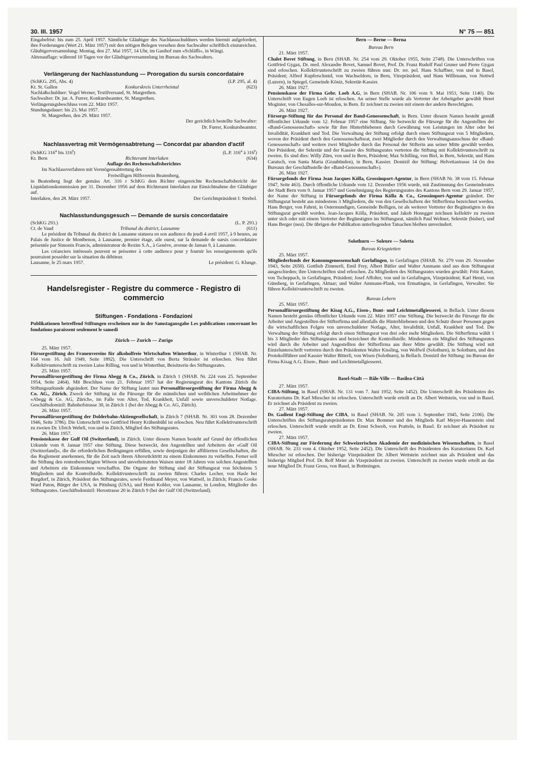30. III. 1957 N° 75 — 851
Eingabefrist: bis zum 25. April 1957. Sämtliche Gläubiger des Nachlassschuldners werden hiermit aufgefordert, ihre Forderungen (Wert 21. März 1957) mit den nötigen Belegen versehen dem Sachwalter schriftlich einzureichen.
Gläubigerversammlung: Montag, den 27. Mai 1957, 14 Uhr, im Gasthof zum «Schläfli», in Wängi.
Aktenauflage: während 10 Tagen vor der Gläubigerversammlung im Bureau des Sachwalters.
Verlängerung der Nachlasstundung — Prorogation du sursis concordataire
(SchKG. 295, Abs. 4) (LP. 295, al. 4)
Kt. St. Gallen Konkurskreis Unterrheintal (623)
Nachlaßschuldner: Vogel Werner, Textilversand, St. Margrethen.
Sachwalter: Dr. jur. A. Furrer, Konkursbeamter, St. Margrethen.
Verlängerungsbeschluss vom 22. März 1957.
Stundungsdauer: bis 23. Mai 1957.
St. Margrethen, den 29. März 1957.
Der gerichtlich bestellte Sachwalter:
Dr. Furrer, Konkursbeamter.
Nachlassvertrag mit Vermögensabtretung — Concordat par abandon d'actif
(SchKG 316<sup>a</sup> bis 316<sup>t</sup>) (L.P. 316<sup>a</sup> à 316<sup>t</sup>)
Kt. Bern Richteramt Interlaken (634)
Auflage des Rechenschaftsberichtes
Im Nachlassverfahren mit Vermögensabtretung des
Freiwilligen Hilfsverein Beatenberg,
in Beatenberg liegt der gemäss Art. 316 r SchKG dem Richter eingereichte Rechenschaftsbericht der Liquidationskommission per 31. Dezember 1956 auf dem Richteramt Interlaken zur Einsichtnahme der Gläubiger auf.
Interlaken, den 28. März 1957. Der Gerichtspräsident I: Strebel.
Nachlasstundungsgesuch — Demande de sursis concordataire
(SchKG 293.) (L. P. 293.)
Ct. de Vaud Tribunal du district, Lausanne (611)
Le président du Tribunal du district de Lausanne statuera en son audience du jeudi 4 avril 1957, à 9 heures, au Palais de Justice de Montbenon, à Lausanne, premier étage, aile ouest, sur la demande de sursis concordataire présentée par Simonin Francis, administrateur de Rexim S.A., à Genève, avenue de Jaman 9, à Lausanne.
Les créanciers intéressés peuvent se présenter à cette audience pour y fournir les renseignements qu'ils pourraient posséder sur la situation du débiteur.
Lausanne, le 25 mars 1957. Le président: G. Klunge.
Handelsregister - Registre du commerce - Registro di commercio
Stiftungen - Fondations - Fondazioni
Publikationen betreffend Stiftungen erscheinen nur in der Samstagausgabe Les publications concernant les fondations paraissent seulement le samedi
Zürich — Zurich — Zurigo
25. März 1957.
Fürsorgestiftung des Frauenvereins für alkoholfreie Wirtschaften Winterthur, in Winterthur 1 (SHAB. Nr. 164 vom 16. Juli 1949, Seite 1892). Die Unterschrift von Berta Strässler ist erloschen. Neu führt Kollektivunterschrift zu zweien Luise Rilling, von und in Winterthur, Beisitzerin des Stiftungsrates.
25. März 1957.
Personalfürsorgestiftung der Firma Abegg & Co., Zürich, in Zürich 1 (SHAB. Nr. 224 vom 25. September 1954, Seite 2464). Mit Beschluss vom 21. Februar 1957 hat der Regierungsrat des Kantons Zürich die Stiftungsurkunde abgeändert. Der Name der Stiftung lautet nun Personalfürsorgestiftung der Firma Abegg & Co. AG., Zürich. Zweck der Stiftung ist die Fürsorge für die männlichen und weiblichen Arbeitnehmer der «Abegg & Co. AG, Zürich», im Falle von Alter, Tod, Krankheit, Unfall sowie unverschuldeter Notlage. Geschäftsdomizil: Bahnhofstrasse 30, in Zürich 1 (bei der Abegg & Co. AG, Zürich).
26. März 1957.
Personalfürsorgestiftung der Dolderbahn-Aktiengesellschaft, in Zürich 7 (SHAB. Nr. 303 vom 28. Dezember 1946, Seite 3786). Die Unterschrift von Gottfried Henry Krähenbühl ist erloschen. Neu führt Kollektivunterschrift zu zweien Dr. Ulrich Wehrli, von und in Zürich, Mitglied des Stiftungsrates.
26. März 1957.
Pensionskasse der Gulf Oil (Switzerland), in Zürich. Unter diesem Namen besteht auf Grund der öffentlichen Urkunde vom 8. Januar 1957 eine Stiftung. Diese bezweckt, den Angestellten und Arbeitern der «Gulf Oil (Switzerland)», die die erforderlichen Bedingungen erfüllen, sowie denjenigen der affiliierten Gesellschaften, die das Reglement anerkennen, für die Zeit nach ihrem Altersrücktritt zu einem Einkommen zu verhelfen. Ferner soll die Stiftung den rentenberechtigten Witwen und unverheirateten Waisen unter 18 Jahren von solchen Angestellten und Arbeitern ein Einkommen verschaffen. Die Organe der Stiftung sind der Stiftungsrat von höchstens 5 Mitgliedern und die Kontrollstelle. Kollektivunterschrift zu zweien führen: Charles Locher, von Hasle bei Burgdorf, in Zürich, Präsident des Stiftungsrates, sowie Ferdinand Meyer, von Wattwil, in Zürich; Francis Cooke Ward Paton, Bürger der USA, in Pittsburg (USA), und Henri Kohler, von Lausanne, in London, Mitglieder des Stiftungsrates. Geschäftsdomizil: Herostrasse 20 in Zürich 9 (bei der Gulf Oil (Switzerland).
Bern — Berne — Berna
Bureau Bern
21. März 1957.
Chalet Bovet Stiftung, in Bern (SHAB. Nr. 254 vom 29. Oktober 1955, Seite 2748). Die Unterschriften von Gottfried Gygax, Dr. med. Alexandre Bovet, Samuel Bovet, Prof. Dr. Franz Rudolf Paul Gruner und Pierre Gygax sind erloschen. Kollektivunterschrift zu zweien führen nun: Dr. rer. pol. Hans Schaffner, von und in Basel, Präsident; Alfred Kupferschmid, von Wachseldorn, in Bern, Vizepräsident, und Hans Willimann, von Nottwil (Luzern), in Spiegel, Gemeinde Köniz, Sekretär-Kassier.
26. März 1927.
Pensionskasse der Firma Gebr. Loeb A.G, in Bern (SHAB. Nr. 106 vom 9. Mai 1953, Seite 1140). Die Unterschrift von Eugen Loeb ist erloschen. An seiner Stelle wurde als Vertreter der Arbeitgeber gewählt Henri Moginier, von Chesalles-sur-Moudon, in Bern. Er zeichnet zu zweien mit einem der andern Berechtigten.
26. März 1927.
Fürsorge-Stiftung für das Personal der Band-Genossenschaft, in Bern. Unter diesem Namen besteht gemäß öffentlicher Urkunde vom 12. Februar 1957 eine Stiftung. Sie bezweckt die Fürsorge für die Angestellten der «Band-Genossenschaft» sowie für ihre Hinterbliebenen durch Gewährung von Leistungen im Alter oder bei Invalidität, Krankheit und Tod. Die Verwaltung der Stiftung erfolgt durch einen Stiftungsrat von 5 Mitgliedern, wovon der Präsident durch den Genossenschaftsrat, zwei Mitglieder durch den Verwaltungsausschuss der «Band-Genossenschaft» und weitere zwei Mitglieder durch das Personal der Stifterin aus seiner Mitte gewählt werden. Der Präsident, der Sekretär und der Kassier des Stiftungsrates vertreten die Stiftung mit Kollektivunterschrift zu zweien. Es sind dies: Willy Zürn, von und in Bern, Präsident; Max Schilling, von Biel, in Bern, Sekretär, und Hans Caratsch, von Santa Maria (Graubünden), in Bern, Kassier. Domizil der Stiftung: Helvetiastrasse 14 (in den Bureaux der Geschäftsstelle der «Band-Genossenschaft»).
26. März 1927.
Fürsorgefonds der Firma Jean Jacques Kölla, Grossimport-Agentur, in Bern (SHAB Nr. 38 vom 15. Februar 1947, Seite 463). Durch öffentliche Urkunde vom 12. Dezember 1956 wurde, mit Zustimmung des Gemeinderates der Stadt Bern vom 9. Januar 1957 und Genehmigung des Regierungsrates des Kantons Bern vom 29. Januar 1957, der Name der Stiftung in Fürsorgefonds der Firma Kölla & Co., Grossimport-Agentur geändert. Der Stiftungsrat besteht aus mindestens 3 Mitgliedern, die von den Gesellschaftern der Stifterfirma bezeichnet werden. Hans Berger, von Fahrni, in Ostermundigen, Gemeinde Bolligen, ist als weiterer Vertreter der Begünstigten in den Stiftungsrat gewählt worden. Jean-Jacques Kölla, Präsident, und Jakob Honegger zeichnen kollektiv zu zweien unter sich oder mit einem Vertreter der Begünstigten im Stiftungsrat, nämlich Paul Weltner, Sekretär (bisher), und Hans Berger (neu). Die übrigen der Publikation unterliegenden Tatsachen bleiben unverändert.
Solothurn — Soleure — Soletta
Bureau Kriegstetten
25. März 1957.
Mitgliederfonds der Konsumgenossenschaft Gerlafingen, in Gerlafingen (SHAB. Nr. 279 vom 29. November 1943, Seite 2650). Gottlieb Zimmerli, Emil Frey, Albert Bütler und Walter Ammann sind aus dem Stiftungsrat ausgeschieden; ihre Unterschriften sind erloschen. Zu Mitgliedern des Stiftungsrates wurden gewählt: Fritz Kaiser, von Tscheppach, in Gerlafingen, Präsident; Josef Affolter, von und in Gerlafingen, Vizepräsident; Karl Henzi, von Günsberg, in Gerlafingen, Aktuar; und Walter Ammann-Plank, von Ermatingen, in Gerlafingen, Verwalter. Sie führen Kollektivunterschrift zu zweien.
Bureau Lebern
25. März 1957.
Personalfürsorgestiftung der Kisag A.G., Eisen-, Bunt- und Leichtmetallgiesserei, in Bellach. Unter diesem Namen besteht gemäss öffentlicher Urkunde vom 22. März 1957 eine Stiftung. Die bezweckt die Fürsorge für die Arbeiter und Angestellten der Stifterfirma und allenfalls die Hinterbliebenen und den Schutz dieser Personen gegen die wirtschaftlichen Folgen von unverschuldeter Notlage, Alter, Invalidität, Unfall, Krankheit und Tod. Die Verwaltung der Stiftung erfolgt durch einen Stiftungsrat von drei oder mehr Mitgliedern. Die Stifterfirma wählt 1 bis 3 Mitglieder des Stiftungsrates und bezeichnet die Kontrollstelle. Mindestens ein Mitglied des Stiftungsrates wird durch die Arbeiter und Angestellten der Stifterfirma aus ihrer Mitte gewählt. Die Stiftung wird mit Einzelunterschrift vertreten durch den Präsidenten Walter Kissling, von Wolfwil (Solothurn), in Solothurn, und den Protokollführer und Kassier Walter Bitterli, von Wisen (Solothurn), in Bellach. Domizil der Stiftung: im Bureau der Firma Kisag A.G. Eisen-, Bunt- und Leichtmetallgiesserei.
Basel-Stadt — Bâle-Ville — Basilea-Città
27. März 1957.
CIBA-Stiftung, in Basel (SHAB. Nr. 131 vom 7. Juni 1952, Seite 1452). Die Unterschrift des Präsidenten des Kuratoriums Dr. Karl Miescher ist erloschen. Unterschrift wurde erteilt an Dr. Albert Wettstein, von und in Basel. Er zeichnet als Präsident zu zweien.
27. März 1957.
Dr. Gadient Engi-Stiftung der CIBA, in Basel (SHAB. Nr. 205 vom 3. September 1945, Seite 2106). Die Unterschriften des Stiftungsratspräsidenten Dr. Max Bommer und des Mitglieds Karl Meyer-Hauenstein sind erloschen. Unterschrift wurde erteilt an Dr. Ernst Schwob, von Pratteln, in Basel. Er zeichnet als Präsident zu zweien.
27. März 1957.
CIBA-Stiftung zur Förderung der Schweizerischen Akademie der medizinischen Wissenschaften, in Basel (SHAB. Nr. 233 vom 4. Oktober 1952, Seite 2452). Die Unterschrift des Präsidenten des Kuratoriums Dr. Karl Miescher ist erloschen. Der bisherige Vizepräsident Dr. Albert Wettstein zeichnet nun als Präsident und das bisherige Mitglied Prof. Dr. Rolf Meier als Vizepräsident zu zweien. Unterschrift zu zweien wurde erteilt an das neue Mitglied Dr. Franz Gross, von Basel, in Bottmingen.